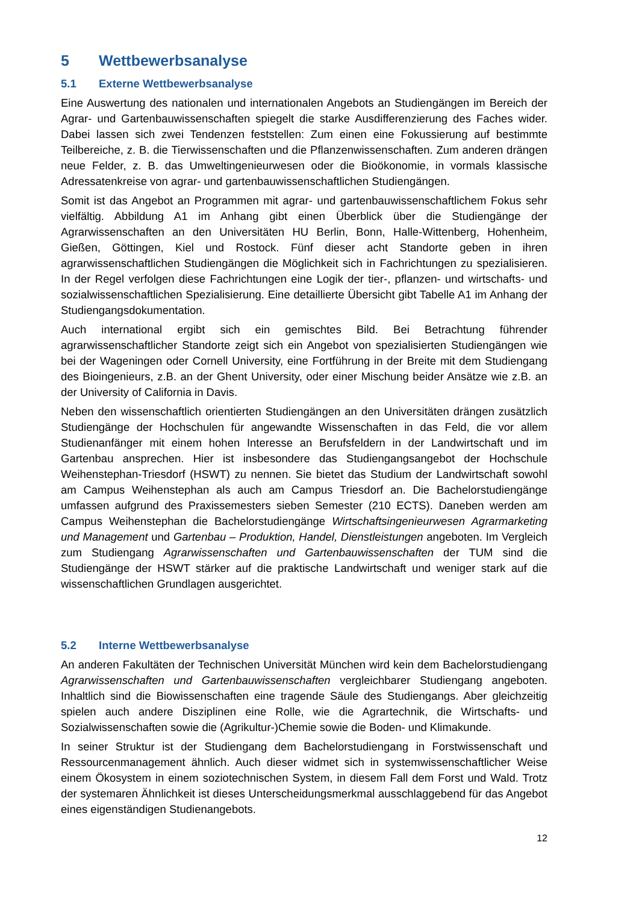5 Wettbewerbsanalyse
5.1 Externe Wettbewerbsanalyse
Eine Auswertung des nationalen und internationalen Angebots an Studiengängen im Bereich der Agrar- und Gartenbauwissenschaften spiegelt die starke Ausdifferenzierung des Faches wider. Dabei lassen sich zwei Tendenzen feststellen: Zum einen eine Fokussierung auf bestimmte Teilbereiche, z. B. die Tierwissenschaften und die Pflanzenwissenschaften. Zum anderen drängen neue Felder, z. B. das Umweltingenieurwesen oder die Bioökonomie, in vormals klassische Adressatenkreise von agrar- und gartenbauwissenschaftlichen Studiengängen.
Somit ist das Angebot an Programmen mit agrar- und gartenbauwissenschaftlichem Fokus sehr vielfältig. Abbildung A1 im Anhang gibt einen Überblick über die Studiengänge der Agrarwissenschaften an den Universitäten HU Berlin, Bonn, Halle-Wittenberg, Hohenheim, Gießen, Göttingen, Kiel und Rostock. Fünf dieser acht Standorte geben in ihren agrarwissenschaftlichen Studiengängen die Möglichkeit sich in Fachrichtungen zu spezialisieren. In der Regel verfolgen diese Fachrichtungen eine Logik der tier-, pflanzen- und wirtschafts- und sozialwissenschaftlichen Spezialisierung. Eine detaillierte Übersicht gibt Tabelle A1 im Anhang der Studiengangsdokumentation.
Auch international ergibt sich ein gemischtes Bild. Bei Betrachtung führender agrarwissenschaftlicher Standorte zeigt sich ein Angebot von spezialisierten Studiengängen wie bei der Wageningen oder Cornell University, eine Fortführung in der Breite mit dem Studiengang des Bioingenieurs, z.B. an der Ghent University, oder einer Mischung beider Ansätze wie z.B. an der University of California in Davis.
Neben den wissenschaftlich orientierten Studiengängen an den Universitäten drängen zusätzlich Studiengänge der Hochschulen für angewandte Wissenschaften in das Feld, die vor allem Studienanfänger mit einem hohen Interesse an Berufsfeldern in der Landwirtschaft und im Gartenbau ansprechen. Hier ist insbesondere das Studiengangsangebot der Hochschule Weihenstephan-Triesdorf (HSWT) zu nennen. Sie bietet das Studium der Landwirtschaft sowohl am Campus Weihenstephan als auch am Campus Triesdorf an. Die Bachelorstudiengänge umfassen aufgrund des Praxissemesters sieben Semester (210 ECTS). Daneben werden am Campus Weihenstephan die Bachelorstudiengänge Wirtschaftsingenieurwesen Agrarmarketing und Management und Gartenbau – Produktion, Handel, Dienstleistungen angeboten. Im Vergleich zum Studiengang Agrarwissenschaften und Gartenbauwissenschaften der TUM sind die Studiengänge der HSWT stärker auf die praktische Landwirtschaft und weniger stark auf die wissenschaftlichen Grundlagen ausgerichtet.
5.2 Interne Wettbewerbsanalyse
An anderen Fakultäten der Technischen Universität München wird kein dem Bachelorstudiengang Agrarwissenschaften und Gartenbauwissenschaften vergleichbarer Studiengang angeboten. Inhaltlich sind die Biowissenschaften eine tragende Säule des Studiengangs. Aber gleichzeitig spielen auch andere Disziplinen eine Rolle, wie die Agrartechnik, die Wirtschafts- und Sozialwissenschaften sowie die (Agrikultur-)Chemie sowie die Boden- und Klimakunde.
In seiner Struktur ist der Studiengang dem Bachelorstudiengang in Forstwissenschaft und Ressourcenmanagement ähnlich. Auch dieser widmet sich in systemwissenschaftlicher Weise einem Ökosystem in einem soziotechnischen System, in diesem Fall dem Forst und Wald. Trotz der systemaren Ähnlichkeit ist dieses Unterscheidungsmerkmal ausschlaggebend für das Angebot eines eigenständigen Studienangebots.
12